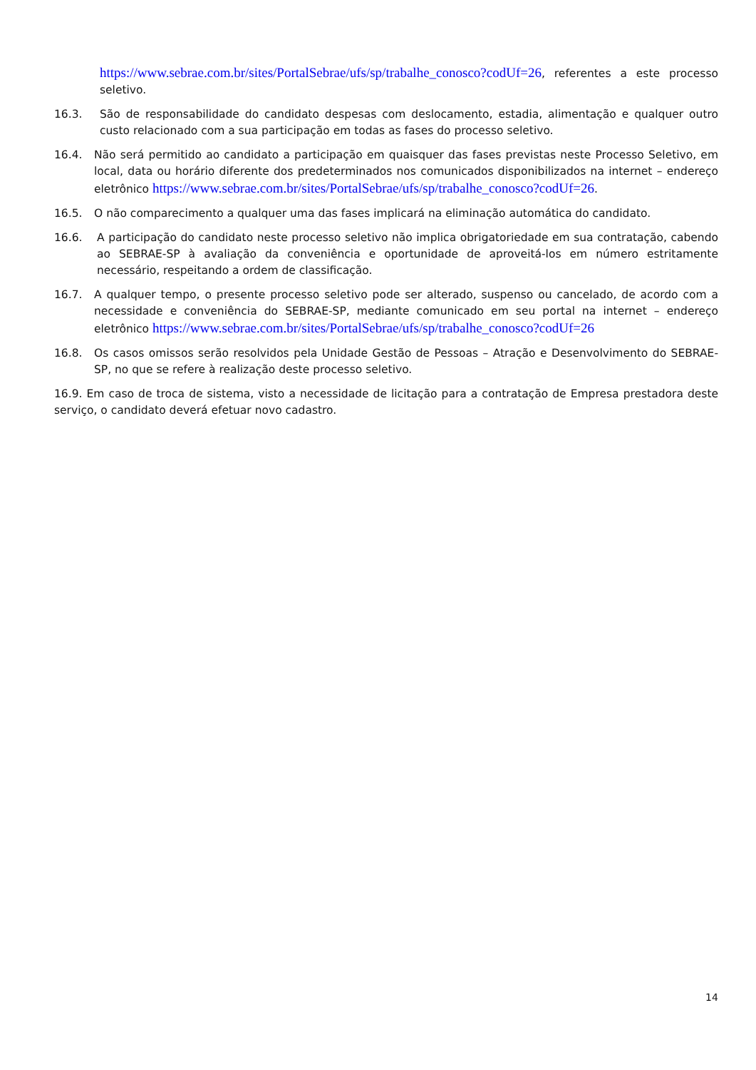https://www.sebrae.com.br/sites/PortalSebrae/ufs/sp/trabalhe_conosco?codUf=26, referentes a este processo seletivo.
16.3. São de responsabilidade do candidato despesas com deslocamento, estadia, alimentação e qualquer outro custo relacionado com a sua participação em todas as fases do processo seletivo.
16.4. Não será permitido ao candidato a participação em quaisquer das fases previstas neste Processo Seletivo, em local, data ou horário diferente dos predeterminados nos comunicados disponibilizados na internet – endereço eletrônico https://www.sebrae.com.br/sites/PortalSebrae/ufs/sp/trabalhe_conosco?codUf=26.
16.5. O não comparecimento a qualquer uma das fases implicará na eliminação automática do candidato.
16.6. A participação do candidato neste processo seletivo não implica obrigatoriedade em sua contratação, cabendo ao SEBRAE-SP à avaliação da conveniência e oportunidade de aproveitá-los em número estritamente necessário, respeitando a ordem de classificação.
16.7. A qualquer tempo, o presente processo seletivo pode ser alterado, suspenso ou cancelado, de acordo com a necessidade e conveniência do SEBRAE-SP, mediante comunicado em seu portal na internet – endereço eletrônico https://www.sebrae.com.br/sites/PortalSebrae/ufs/sp/trabalhe_conosco?codUf=26
16.8. Os casos omissos serão resolvidos pela Unidade Gestão de Pessoas – Atração e Desenvolvimento do SEBRAE-SP, no que se refere à realização deste processo seletivo.
16.9. Em caso de troca de sistema, visto a necessidade de licitação para a contratação de Empresa prestadora deste serviço, o candidato deverá efetuar novo cadastro.
14